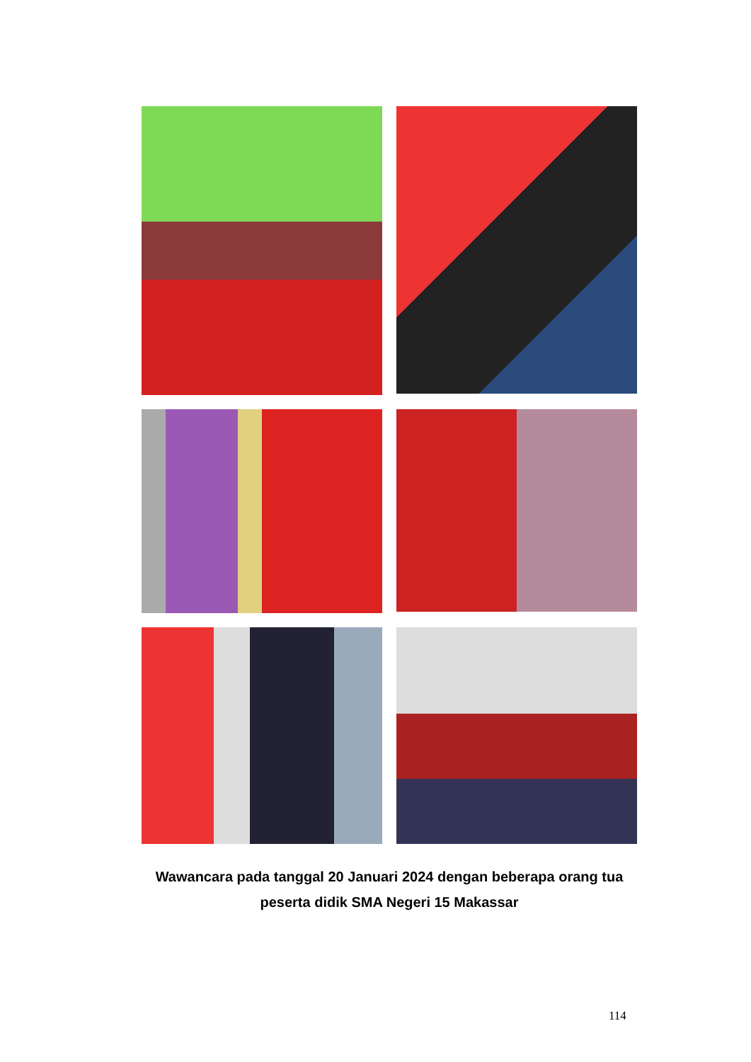Wawancara pada tanggal 20 Januari 2024 dengan beberapa orang tua
peserta didik SMA Negeri 15 Makassar
114